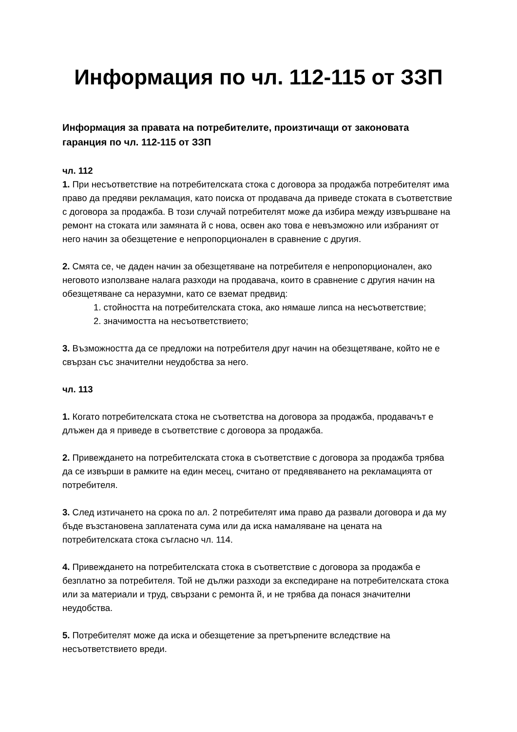Информация по чл. 112-115 от ЗЗП
Информация за правата на потребителите, произтичащи от законовата гаранция по чл. 112-115 от ЗЗП
чл. 112
1. При несъответствие на потребителската стока с договора за продажба потребителят има право да предяви рекламация, като поиска от продавача да приведе стоката в съответствие с договора за продажба. В този случай потребителят може да избира между извършване на ремонт на стоката или замяната й с нова, освен ако това е невъзможно или избраният от него начин за обезщетение е непропорционален в сравнение с другия.
2. Смята се, че даден начин за обезщетяване на потребителя е непропорционален, ако неговото използване налага разходи на продавача, които в сравнение с другия начин на обезщетяване са неразумни, като се вземат предвид:
1. стойността на потребителската стока, ако нямаше липса на несъответствие;
2. значимостта на несъответствието;
3. Възможността да се предложи на потребителя друг начин на обезщетяване, който не е свързан със значителни неудобства за него.
чл. 113
1. Когато потребителската стока не съответства на договора за продажба, продавачът е длъжен да я приведе в съответствие с договора за продажба.
2. Привеждането на потребителската стока в съответствие с договора за продажба трябва да се извърши в рамките на един месец, считано от предявяването на рекламацията от потребителя.
3. След изтичането на срока по ал. 2 потребителят има право да развали договора и да му бъде възстановена заплатената сума или да иска намаляване на цената на потребителската стока съгласно чл. 114.
4. Привеждането на потребителската стока в съответствие с договора за продажба е безплатно за потребителя. Той не дължи разходи за експедиране на потребителската стока или за материали и труд, свързани с ремонта й, и не трябва да понася значителни неудобства.
5. Потребителят може да иска и обезщетение за претърпените вследствие на несъответствието вреди.